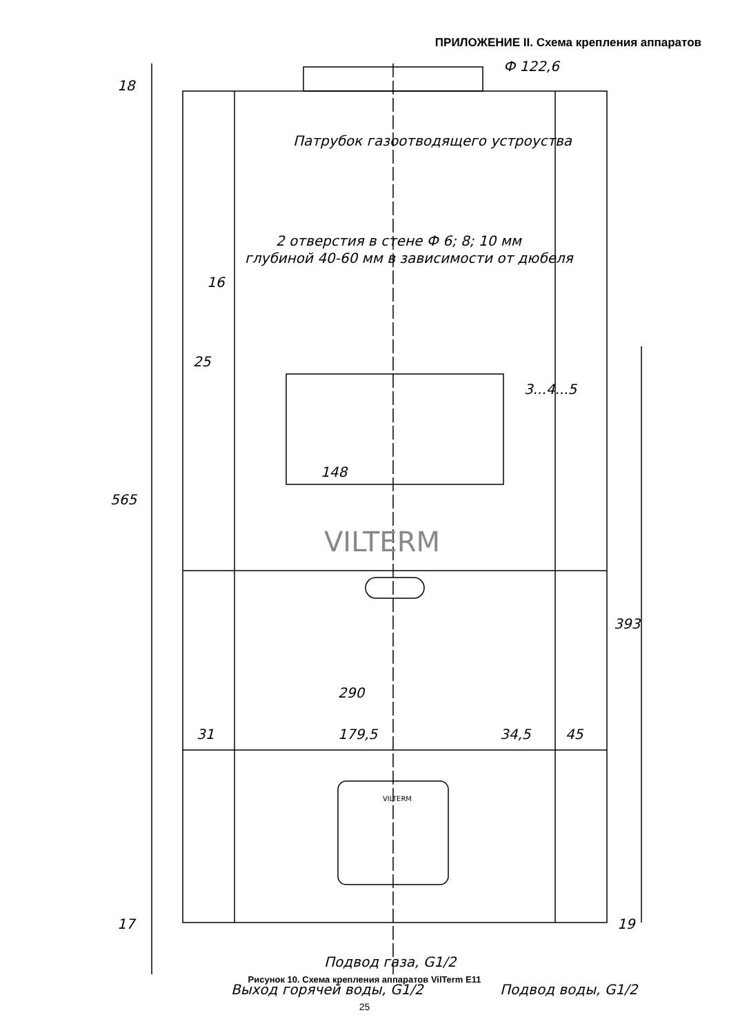ПРИЛОЖЕНИЕ II. Схема крепления аппаратов
Ф 122,6
18
Патрубок газоотводящего устроуства
2 отверстия в стене Ф 6; 8; 10 мм
глубиной 40-60 мм в зависимости от дюбеля
16
25
3...4...5
148
565
VILTERM
393
290
31 179,5 34,5 45
VILTERM
17 19
Подвод газа, G1/2
Выход горячей воды, G1/2 Подвод воды, G1/2
Рисунок 10. Схема крепления аппаратов VilTerm E11
25